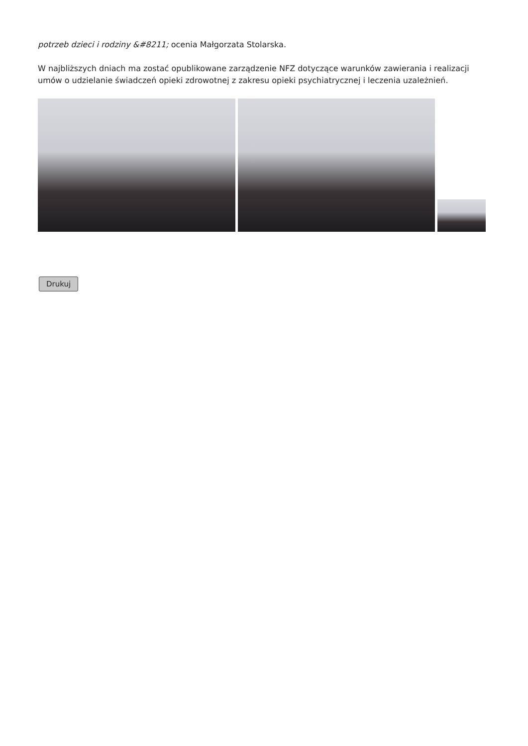potrzeb dzieci i rodziny &#8211; ocenia Małgorzata Stolarska.
W najbliższych dniach ma zostać opublikowane zarządzenie NFZ dotyczące warunków zawierania i realizacji umów o udzielanie świadczeń opieki zdrowotnej z zakresu opieki psychiatrycznej i leczenia uzależnień.
Drukuj